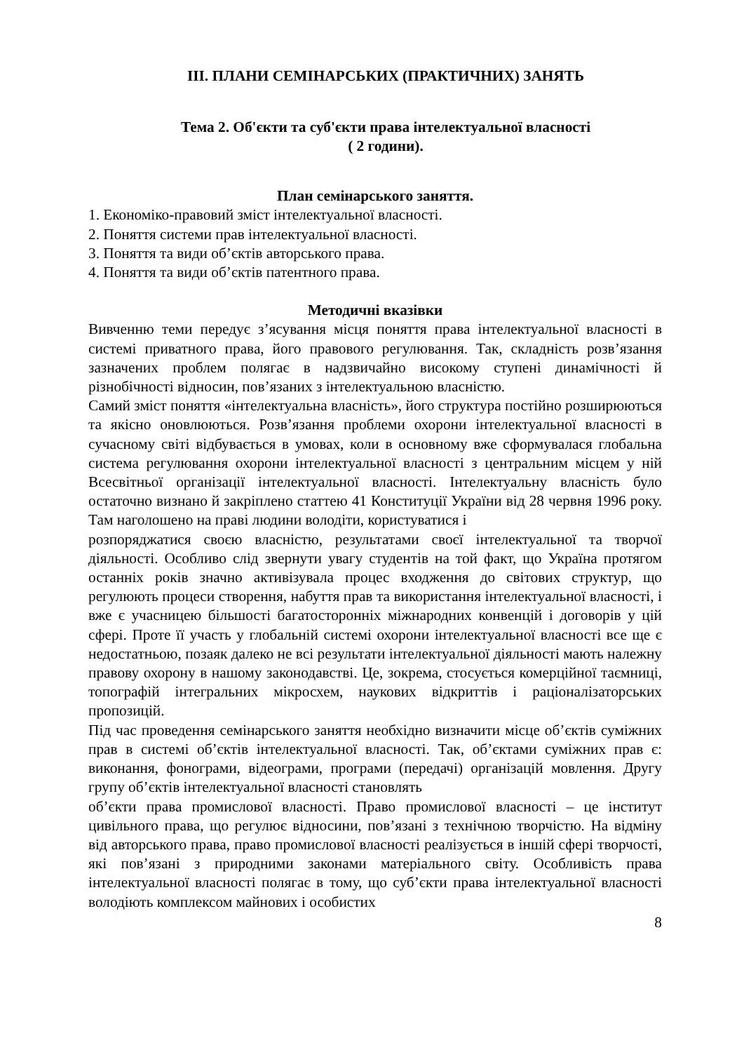ІІІ. ПЛАНИ СЕМІНАРСЬКИХ (ПРАКТИЧНИХ) ЗАНЯТЬ
Тема 2. Об'єкти та суб'єкти права інтелектуальної власності
( 2 години).
План семінарського заняття.
1. Економіко-правовий зміст інтелектуальної власності.
2. Поняття системи прав інтелектуальної власності.
3. Поняття та види об’єктів авторського права.
4. Поняття та види об’єктів патентного права.
Методичні вказівки
Вивченню теми передує з’ясування місця поняття права інтелектуальної власності в системі приватного права, його правового регулювання. Так, складність розв’язання зазначених проблем полягає в надзвичайно високому ступені динамічності й різнобічності відносин, пов’язаних з інтелектуальною власністю.
Самий зміст поняття «інтелектуальна власність», його структура постійно розширюються та якісно оновлюються. Розв’язання проблеми охорони інтелектуальної власності в сучасному світі відбувається в умовах, коли в основному вже сформувалася глобальна система регулювання охорони інтелектуальної власності з центральним місцем у ній Всесвітньої організації інтелектуальної власності. Інтелектуальну власність було остаточно визнано й закріплено статтею 41 Конституції України від 28 червня 1996 року. Там наголошено на праві людини володіти, користуватися і
розпоряджатися своєю власністю, результатами своєї інтелектуальної та творчої діяльності. Особливо слід звернути увагу студентів на той факт, що Україна протягом останніх років значно активізувала процес входження до світових структур, що регулюють процеси створення, набуття прав та використання інтелектуальної власності, і вже є учасницею більшості багатосторонніх міжнародних конвенцій і договорів у цій сфері. Проте її участь у глобальній системі охорони інтелектуальної власності все ще є недостатньою, позаяк далеко не всі результати інтелектуальної діяльності мають належну правову охорону в нашому законодавстві. Це, зокрема, стосується комерційної таємниці, топографій інтегральних мікросхем, наукових відкриттів і раціоналізаторських пропозицій.
Під час проведення семінарського заняття необхідно визначити місце об’єктів суміжних прав в системі об’єктів інтелектуальної власності. Так, об’єктами суміжних прав є: виконання, фонограми, відеограми, програми (передачі) організацій мовлення. Другу групу об’єктів інтелектуальної власності становлять
об’єкти права промислової власності. Право промислової власності – це інститут цивільного права, що регулює відносини, пов’язані з технічною творчістю. На відміну від авторського права, право промислової власності реалізується в іншій сфері творчості, які пов’язані з природними законами матеріального світу. Особливість права інтелектуальної власності полягає в тому, що суб’єкти права інтелектуальної власності володіють комплексом майнових і особистих
8